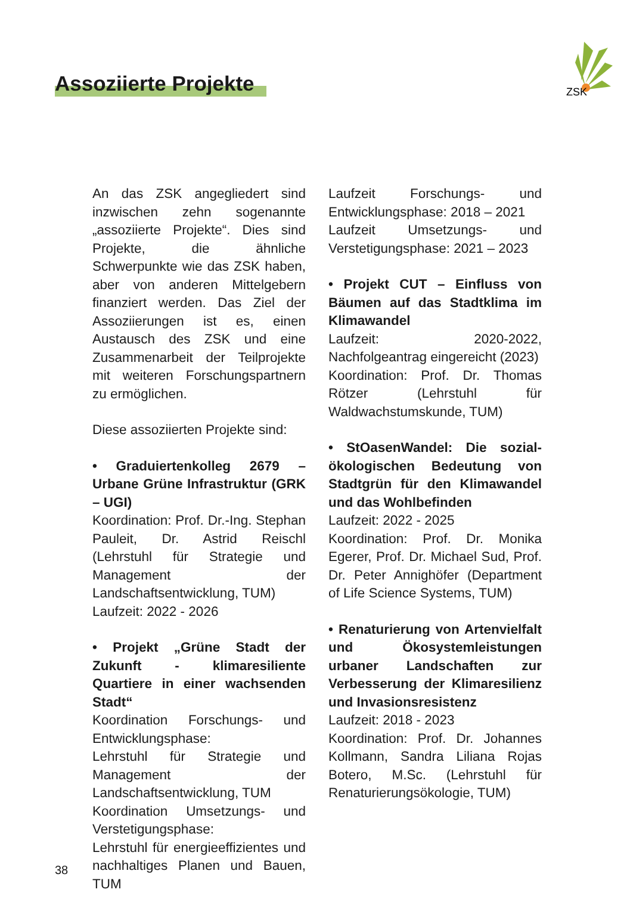Assoziierte Projekte
ZSK
An das ZSK angegliedert sind inzwischen zehn sogenannte „assoziierte Projekte“. Dies sind Projekte, die ähnliche Schwerpunkte wie das ZSK haben, aber von anderen Mittelgebern finanziert werden. Das Ziel der Assoziierungen ist es, einen Austausch des ZSK und eine Zusammenarbeit der Teilprojekte mit weiteren Forschungspartnern zu ermöglichen.
Diese assoziierten Projekte sind:
• Graduiertenkolleg 2679 – Urbane Grüne Infrastruktur (GRK – UGI)
Koordination: Prof. Dr.-Ing. Stephan Pauleit, Dr. Astrid Reischl (Lehrstuhl für Strategie und Management der Landschaftsentwicklung, TUM)
Laufzeit: 2022 - 2026
• Projekt „Grüne Stadt der Zukunft - klimaresiliente Quartiere in einer wachsenden Stadt“
Koordination Forschungs- und Entwicklungsphase:
Lehrstuhl für Strategie und Management der Landschaftsentwicklung, TUM
Koordination Umsetzungs- und Verstetigungsphase:
Lehrstuhl für energieeffizientes und nachhaltiges Planen und Bauen, TUM
Laufzeit Forschungs- und Entwicklungsphase: 2018 – 2021
Laufzeit Umsetzungs- und Verstetigungsphase: 2021 – 2023
• Projekt CUT – Einfluss von Bäumen auf das Stadtklima im Klimawandel
Laufzeit: 2020-2022, Nachfolgeantrag eingereicht (2023)
Koordination: Prof. Dr. Thomas Rötzer (Lehrstuhl für Waldwachstumskunde, TUM)
• StOasenWandel: Die sozial-ökologischen Bedeutung von Stadtgrün für den Klimawandel und das Wohlbefinden
Laufzeit: 2022 - 2025
Koordination: Prof. Dr. Monika Egerer, Prof. Dr. Michael Sud, Prof. Dr. Peter Annighöfer (Department of Life Science Systems, TUM)
• Renaturierung von Artenvielfalt und Ökosystemleistungen urbaner Landschaften zur Verbesserung der Klimaresilienz und Invasionsresistenz
Laufzeit: 2018 - 2023
Koordination: Prof. Dr. Johannes Kollmann, Sandra Liliana Rojas Botero, M.Sc. (Lehrstuhl für Renaturierungsökologie, TUM)
38